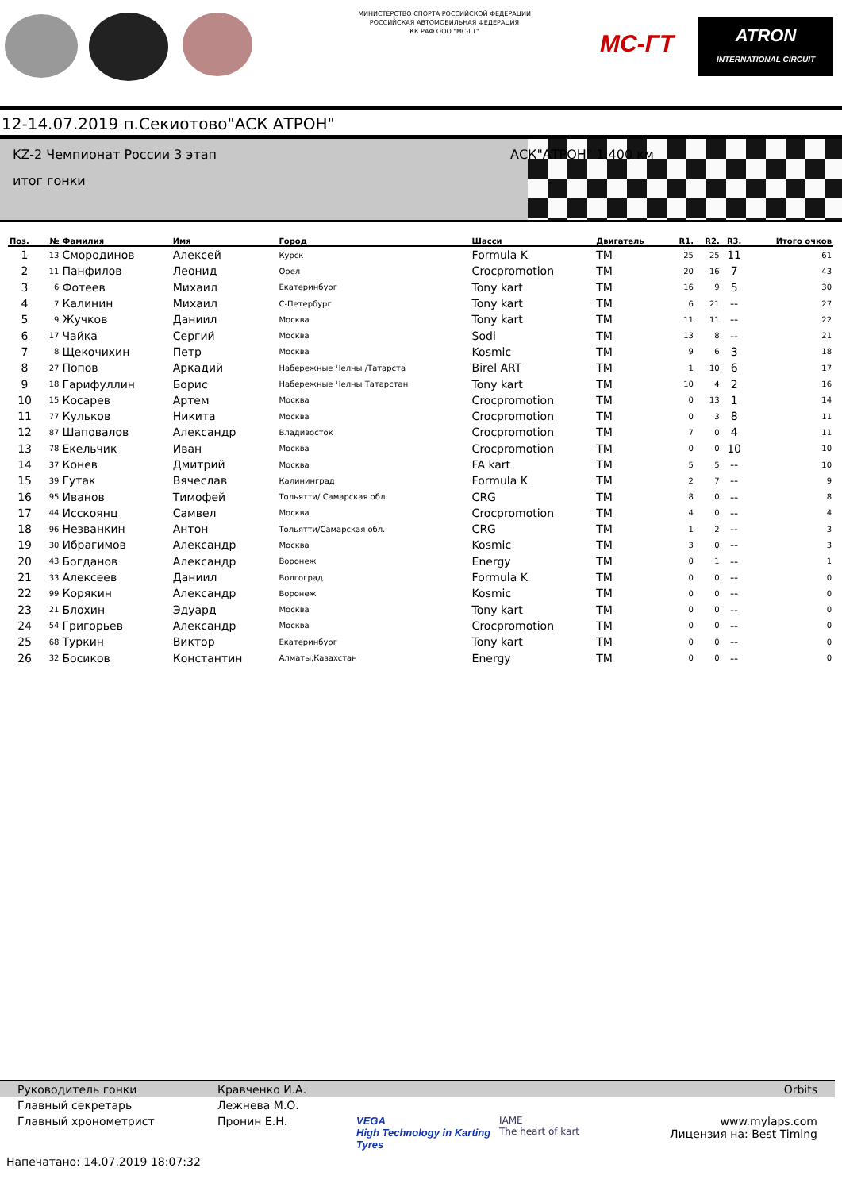МИНИСТЕРСТВО СПОРТА РОССИЙСКОЙ ФЕДЕРАЦИИ
РОССИЙСКАЯ АВТОМОБИЛЬНАЯ ФЕДЕРАЦИЯ
КК РАФ ООО "МС-ГТ"
MC-ГТ
ATRON
INTERNATIONAL CIRCUIT
12-14.07.2019 п.Секиотово"АСК АТРОН"
KZ-2 Чемпионат России 3 этап АСК"АТРОН" 1,400 км
итог гонки
| Поз. | № | Фамилия | Имя | Город | Шасси | Двигатель | R1. | R2. | R3. | Итого очков |
| --- | --- | --- | --- | --- | --- | --- | --- | --- | --- | --- |
| 1 | 13 | Смородинов | Алексей | Курск | Formula K | TM | 25 | 25 | 11 | 61 |
| 2 | 11 | Панфилов | Леонид | Орел | Crocpromotion | TM | 20 | 16 | 7 | 43 |
| 3 | 6 | Фотеев | Михаил | Екатеринбург | Tony kart | TM | 16 | 9 | 5 | 30 |
| 4 | 7 | Калинин | Михаил | С-Петербург | Tony kart | TM | 6 | 21 | -- | 27 |
| 5 | 9 | Жучков | Даниил | Москва | Tony kart | TM | 11 | 11 | -- | 22 |
| 6 | 17 | Чайка | Сергий | Москва | Sodi | TM | 13 | 8 | -- | 21 |
| 7 | 8 | Щекочихин | Петр | Москва | Kosmic | TM | 9 | 6 | 3 | 18 |
| 8 | 27 | Попов | Аркадий | Набережные Челны /Татарста | Birel ART | TM | 1 | 10 | 6 | 17 |
| 9 | 18 | Гарифуллин | Борис | Набережные Челны Татарстан | Tony kart | TM | 10 | 4 | 2 | 16 |
| 10 | 15 | Косарев | Артем | Москва | Crocpromotion | TM | 0 | 13 | 1 | 14 |
| 11 | 77 | Кульков | Никита | Москва | Crocpromotion | TM | 0 | 3 | 8 | 11 |
| 12 | 87 | Шаповалов | Александр | Владивосток | Crocpromotion | TM | 7 | 0 | 4 | 11 |
| 13 | 78 | Екельчик | Иван | Москва | Crocpromotion | TM | 0 | 0 | 10 | 10 |
| 14 | 37 | Конев | Дмитрий | Москва | FA kart | TM | 5 | 5 | -- | 10 |
| 15 | 39 | Гутак | Вячеслав | Калининград | Formula K | TM | 2 | 7 | -- | 9 |
| 16 | 95 | Иванов | Тимофей | Тольятти/ Самарская обл. | CRG | TM | 8 | 0 | -- | 8 |
| 17 | 44 | Исскоянц | Самвел | Москва | Crocpromotion | TM | 4 | 0 | -- | 4 |
| 18 | 96 | Незванкин | Антон | Тольятти/Самарская обл. | CRG | TM | 1 | 2 | -- | 3 |
| 19 | 30 | Ибрагимов | Александр | Москва | Kosmic | TM | 3 | 0 | -- | 3 |
| 20 | 43 | Богданов | Александр | Воронеж | Energy | TM | 0 | 1 | -- | 1 |
| 21 | 33 | Алексеев | Даниил | Волгоград | Formula K | TM | 0 | 0 | -- | 0 |
| 22 | 99 | Корякин | Александр | Воронеж | Kosmic | TM | 0 | 0 | -- | 0 |
| 23 | 21 | Блохин | Эдуард | Москва | Tony kart | TM | 0 | 0 | -- | 0 |
| 24 | 54 | Григорьев | Александр | Москва | Crocpromotion | TM | 0 | 0 | -- | 0 |
| 25 | 68 | Туркин | Виктор | Екатеринбург | Tony kart | TM | 0 | 0 | -- | 0 |
| 26 | 32 | Босиков | Константин | Алматы,Казахстан | Energy | TM | 0 | 0 | -- | 0 |
Руководитель гонки Кравченко И.А. Orbits
Главный секретарь Лежнева М.О.
Главный хронометрист Пронин Е.Н. VEGA
High Technology in Karting Tyres IAME
The heart of kart www.mylaps.com
Лицензия на: Best Timing
Напечатано: 14.07.2019 18:07:32